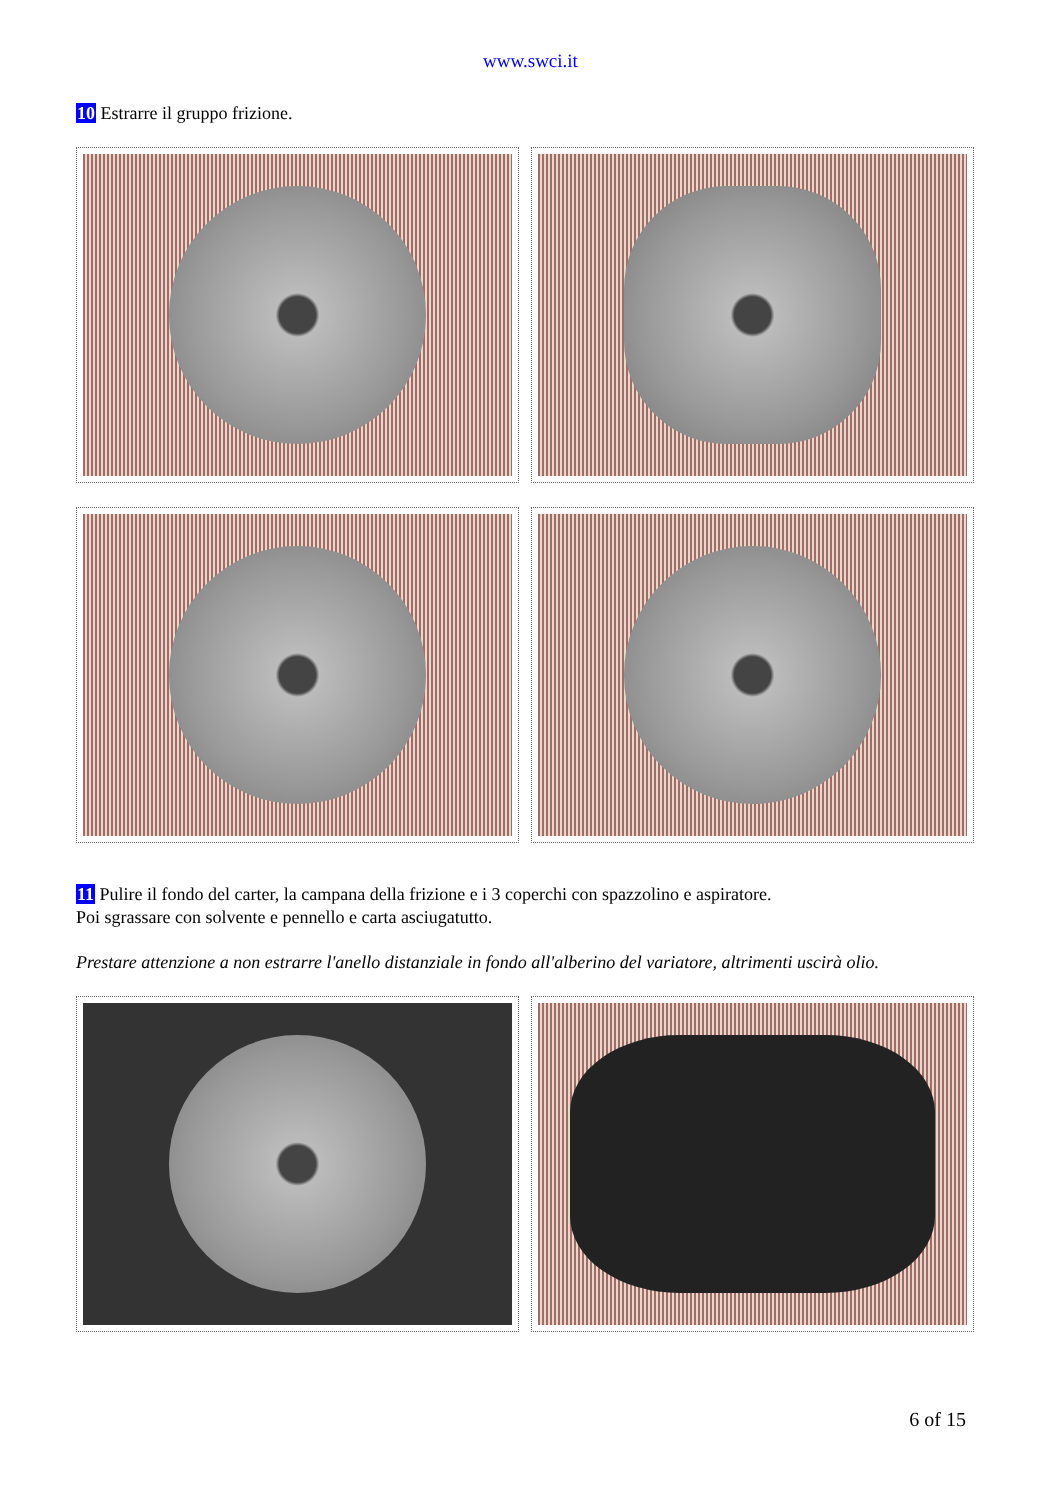www.swci.it
10 Estrarre il gruppo frizione.
11 Pulire il fondo del carter, la campana della frizione e i 3 coperchi con spazzolino e aspiratore.
Poi sgrassare con solvente e pennello e carta asciugatutto.
Prestare attenzione a non estrarre l'anello distanziale in fondo all'alberino del variatore, altrimenti uscirà olio.
6 of 15